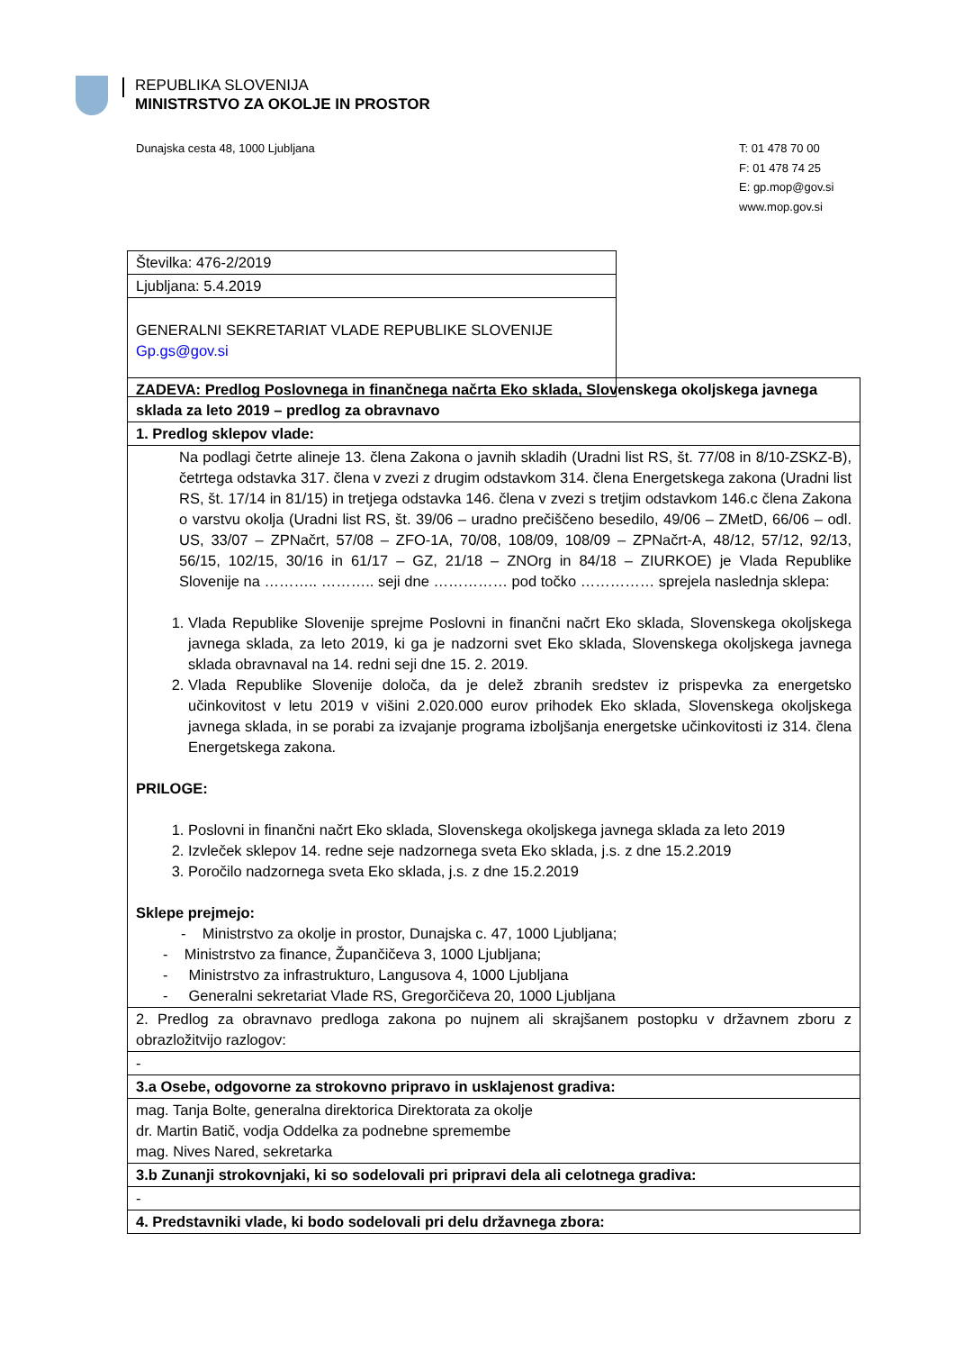REPUBLIKA SLOVENIJA
MINISTRSTVO ZA OKOLJE IN PROSTOR
Dunajska cesta 48, 1000 Ljubljana
T: 01 478 70 00
F: 01 478 74 25
E: gp.mop@gov.si
www.mop.gov.si
| Številka: 476-2/2019 |
| Ljubljana: 5.4.2019 |
| GENERALNI SEKRETARIAT VLADE REPUBLIKE SLOVENIJE Gp.gs@gov.si |
| ZADEVA: Predlog Poslovnega in finančnega načrta Eko sklada, Slovenskega okoljskega javnega sklada za leto 2019 – predlog za obravnavo |
| 1. Predlog sklepov vlade: |
| Na podlagi četrte alineje 13. člena Zakona o javnih skladih (Uradni list RS, št. 77/08 in 8/10-ZSKZ-B), četrtega odstavka 317. člena v zvezi z drugim odstavkom 314. člena Energetskega zakona (Uradni list RS, št. 17/14 in 81/15) in tretjega odstavka 146. člena v zvezi s tretjim odstavkom 146.c člena Zakona o varstvu okolja (Uradni list RS, št. 39/06 – uradno prečiščeno besedilo, 49/06 – ZMetD, 66/06 – odl. US, 33/07 – ZPNačrt, 57/08 – ZFO-1A, 70/08, 108/09, 108/09 – ZPNačrt-A, 48/12, 57/12, 92/13, 56/15, 102/15, 30/16 in 61/17 – GZ, 21/18 – ZNOrg in 84/18 – ZIURKOE) je Vlada Republike Slovenije na ……….. ……….. seji dne …………… pod točko …………… sprejela naslednja sklepa: 1. Vlada Republike Slovenije sprejme Poslovni in finančni načrt Eko sklada, Slovenskega okoljskega javnega sklada, za leto 2019, ki ga je nadzorni svet Eko sklada, Slovenskega okoljskega javnega sklada obravnaval na 14. redni seji dne 15. 2. 2019. 2. Vlada Republike Slovenije določa, da je delež zbranih sredstev iz prispevka za energetsko učinkovitost v letu 2019 v višini 2.020.000 eurov prihodek Eko sklada, Slovenskega okoljskega javnega sklada, in se porabi za izvajanje programa izboljšanja energetske učinkovitosti iz 314. člena Energetskega zakona. PRILOGE: 1. Poslovni in finančni načrt Eko sklada, Slovenskega okoljskega javnega sklada za leto 2019 2. Izvleček sklepov 14. redne seje nadzornega sveta Eko sklada, j.s. z dne 15.2.2019 3. Poročilo nadzornega sveta Eko sklada, j.s. z dne 15.2.2019 Sklepe prejmejo: - Ministrstvo za okolje in prostor, Dunajska c. 47, 1000 Ljubljana; - Ministrstvo za finance, Župančičeva 3, 1000 Ljubljana; - Ministrstvo za infrastrukturo, Langusova 4, 1000 Ljubljana - Generalni sekretariat Vlade RS, Gregorčičeva 20, 1000 Ljubljana |
| 2. Predlog za obravnavo predloga zakona po nujnem ali skrajšanem postopku v državnem zboru z obrazložitvijo razlogov: |
| - |
| 3.a Osebe, odgovorne za strokovno pripravo in usklajenost gradiva: |
| mag. Tanja Bolte, generalna direktorica Direktorata za okolje dr. Martin Batič, vodja Oddelka za podnebne spremembe mag. Nives Nared, sekretarka |
| 3.b Zunanji strokovnjaki, ki so sodelovali pri pripravi dela ali celotnega gradiva: |
| - |
| 4. Predstavniki vlade, ki bodo sodelovali pri delu državnega zbora: |